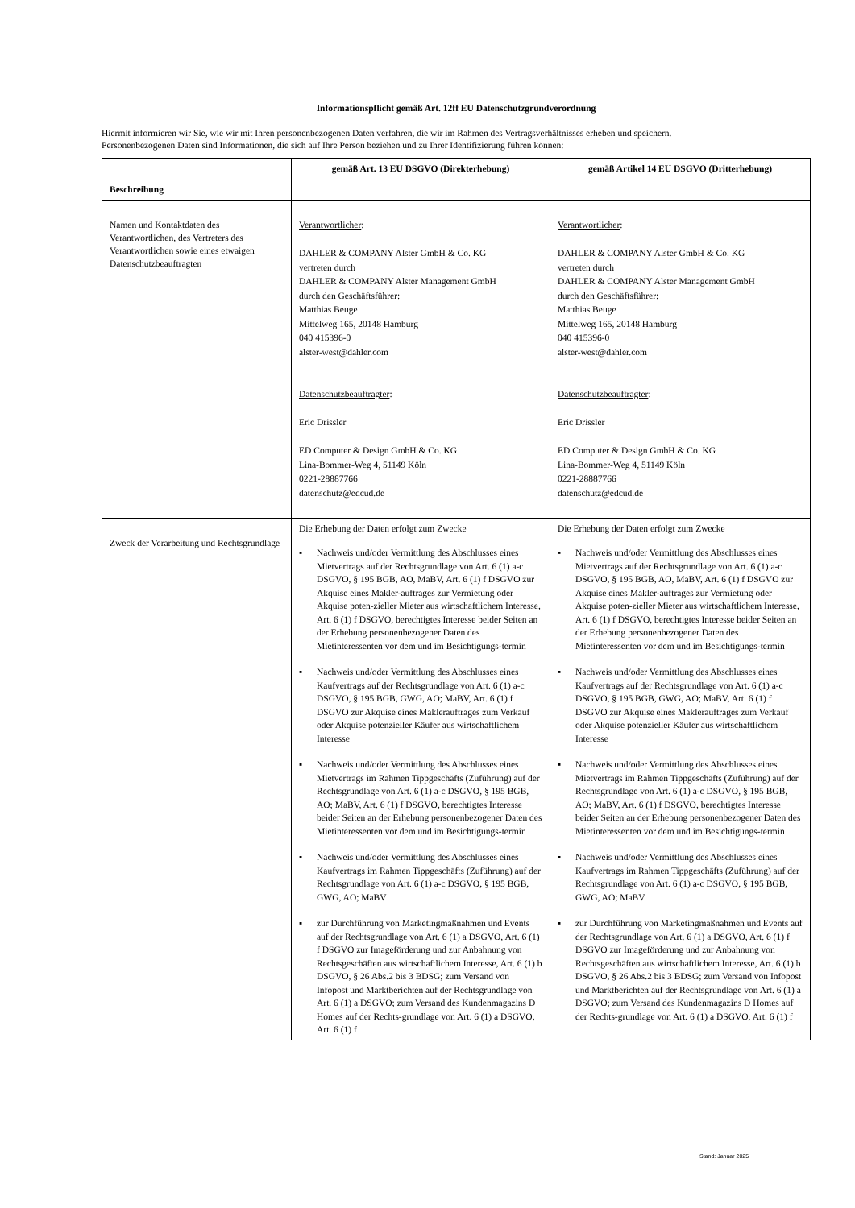Informationspflicht gemäß Art. 12ff EU Datenschutzgrundverordnung
Hiermit informieren wir Sie, wie wir mit Ihren personenbezogenen Daten verfahren, die wir im Rahmen des Vertragsverhältnisses erheben und speichern.
Personenbezogenen Daten sind Informationen, die sich auf Ihre Person beziehen und zu Ihrer Identifizierung führen können:
| Beschreibung | gemäß Art. 13 EU DSGVO (Direkterhebung) | gemäß Artikel 14 EU DSGVO (Dritterhebung) |
| --- | --- | --- |
| Namen und Kontaktdaten des Verantwortlichen, des Vertreters des Verantwortlichen sowie eines etwaigen Datenschutzbeauftragten | Verantwortlicher : DAHLER & COMPANY Alster GmbH & Co. KG vertreten durch DAHLER & COMPANY Alster Management GmbH durch den Geschäftsführer: Matthias Beuge Mittelweg 165, 20148 Hamburg 040 415396-0 alster-west@dahler.com Datenschutzbeauftragter : Eric Drissler ED Computer & Design GmbH & Co. KG Lina-Bommer-Weg 4, 51149 Köln 0221-28887766 datenschutz@edcud.de | Verantwortlicher : DAHLER & COMPANY Alster GmbH & Co. KG vertreten durch DAHLER & COMPANY Alster Management GmbH durch den Geschäftsführer: Matthias Beuge Mittelweg 165, 20148 Hamburg 040 415396-0 alster-west@dahler.com Datenschutzbeauftragter : Eric Drissler ED Computer & Design GmbH & Co. KG Lina-Bommer-Weg 4, 51149 Köln 0221-28887766 datenschutz@edcud.de |
| Zweck der Verarbeitung und Rechtsgrundlage | Die Erhebung der Daten erfolgt zum Zwecke ▪ Nachweis und/oder Vermittlung des Abschlusses eines Mietvertrags auf der Rechtsgrundlage von Art. 6 (1) a-c DSGVO, § 195 BGB, AO, MaBV, Art. 6 (1) f DSGVO zur Akquise eines Makler-auftrages zur Vermietung oder Akquise poten-zieller Mieter aus wirtschaftlichem Interesse, Art. 6 (1) f DSGVO, berechtigtes Interesse beider Seiten an der Erhebung personenbezogener Daten des Mietinteressenten vor dem und im Besichtigungs-termin ▪ Nachweis und/oder Vermittlung des Abschlusses eines Kaufvertrags auf der Rechtsgrundlage von Art. 6 (1) a-c DSGVO, § 195 BGB, GWG, AO; MaBV, Art. 6 (1) f DSGVO zur Akquise eines Maklerauftrages zum Verkauf oder Akquise potenzieller Käufer aus wirtschaftlichem Interesse ▪ Nachweis und/oder Vermittlung des Abschlusses eines Mietvertrags im Rahmen Tippgeschäfts (Zuführung) auf der Rechtsgrundlage von Art. 6 (1) a-c DSGVO, § 195 BGB, AO; MaBV, Art. 6 (1) f DSGVO, berechtigtes Interesse beider Seiten an der Erhebung personenbezogener Daten des Mietinteressenten vor dem und im Besichtigungs-termin ▪ Nachweis und/oder Vermittlung des Abschlusses eines Kaufvertrags im Rahmen Tippgeschäfts (Zuführung) auf der Rechtsgrundlage von Art. 6 (1) a-c DSGVO, § 195 BGB, GWG, AO; MaBV ▪ zur Durchführung von Marketingmaßnahmen und Events auf der Rechtsgrundlage von Art. 6 (1) a DSGVO, Art. 6 (1) f DSGVO zur Imageförderung und zur Anbahnung von Rechtsgeschäften aus wirtschaftlichem Interesse, Art. 6 (1) b DSGVO, § 26 Abs.2 bis 3 BDSG; zum Versand von Infopost und Marktberichten auf der Rechtsgrundlage von Art. 6 (1) a DSGVO; zum Versand des Kundenmagazins D Homes auf der Rechts-grundlage von Art. 6 (1) a DSGVO, Art. 6 (1) f | Die Erhebung der Daten erfolgt zum Zwecke ▪ Nachweis und/oder Vermittlung des Abschlusses eines Mietvertrags auf der Rechtsgrundlage von Art. 6 (1) a-c DSGVO, § 195 BGB, AO, MaBV, Art. 6 (1) f DSGVO zur Akquise eines Makler-auftrages zur Vermietung oder Akquise poten-zieller Mieter aus wirtschaftlichem Interesse, Art. 6 (1) f DSGVO, berechtigtes Interesse beider Seiten an der Erhebung personenbezogener Daten des Mietinteressenten vor dem und im Besichtigungs-termin ▪ Nachweis und/oder Vermittlung des Abschlusses eines Kaufvertrags auf der Rechtsgrundlage von Art. 6 (1) a-c DSGVO, § 195 BGB, GWG, AO; MaBV, Art. 6 (1) f DSGVO zur Akquise eines Maklerauftrages zum Verkauf oder Akquise potenzieller Käufer aus wirtschaftlichem Interesse ▪ Nachweis und/oder Vermittlung des Abschlusses eines Mietvertrags im Rahmen Tippgeschäfts (Zuführung) auf der Rechtsgrundlage von Art. 6 (1) a-c DSGVO, § 195 BGB, AO; MaBV, Art. 6 (1) f DSGVO, berechtigtes Interesse beider Seiten an der Erhebung personenbezogener Daten des Mietinteressenten vor dem und im Besichtigungs-termin ▪ Nachweis und/oder Vermittlung des Abschlusses eines Kaufvertrags im Rahmen Tippgeschäfts (Zuführung) auf der Rechtsgrundlage von Art. 6 (1) a-c DSGVO, § 195 BGB, GWG, AO; MaBV ▪ zur Durchführung von Marketingmaßnahmen und Events auf der Rechtsgrundlage von Art. 6 (1) a DSGVO, Art. 6 (1) f DSGVO zur Imageförderung und zur Anbahnung von Rechtsgeschäften aus wirtschaftlichem Interesse, Art. 6 (1) b DSGVO, § 26 Abs.2 bis 3 BDSG; zum Versand von Infopost und Marktberichten auf der Rechtsgrundlage von Art. 6 (1) a DSGVO; zum Versand des Kundenmagazins D Homes auf der Rechts-grundlage von Art. 6 (1) a DSGVO, Art. 6 (1) f |
Stand: Januar 2025